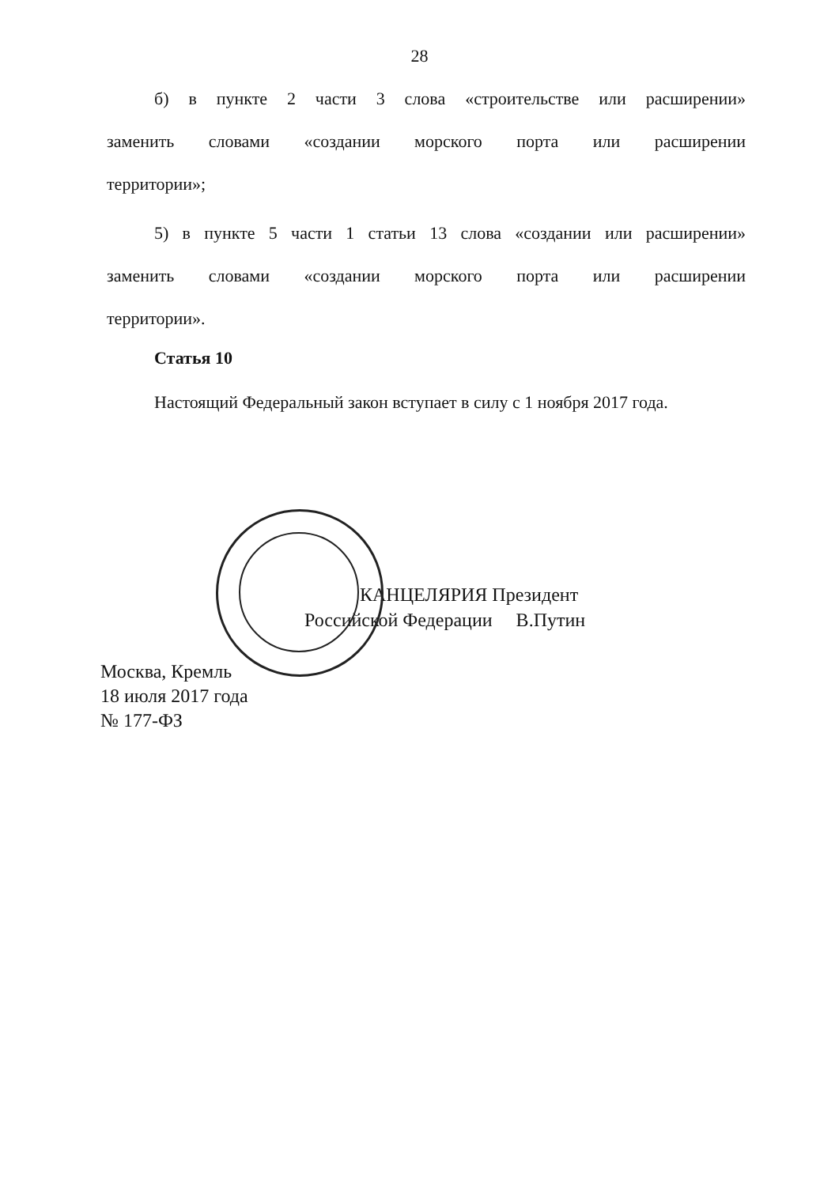28
б) в пункте 2 части 3 слова «строительстве или расширении»
заменить словами «создании морского порта или расширении
территории»;
5) в пункте 5 части 1 статьи 13 слова «создании или расширении»
заменить словами «создании морского порта или расширении
территории».
Статья 10
Настоящий Федеральный закон вступает в силу с 1 ноября 2017 года.
КАНЦЕЛЯРИЯ Президент
Российской Федерации В.Путин
Москва, Кремль
18 июля 2017 года
№ 177-ФЗ